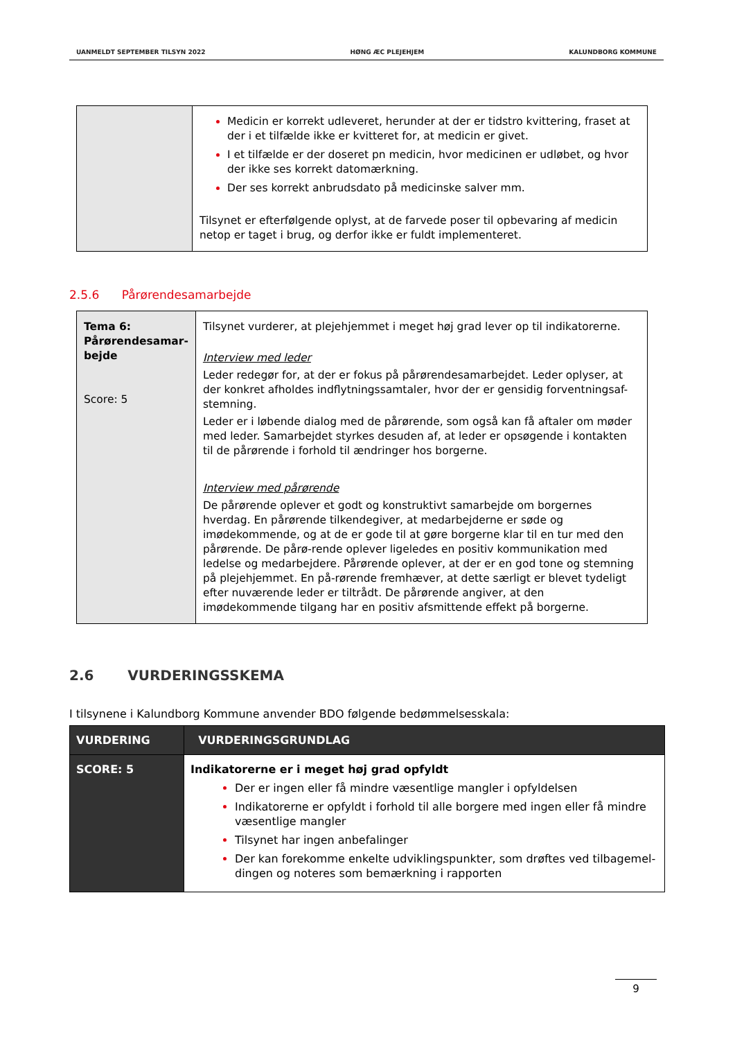UANMELDT SEPTEMBER TILSYN 2022 HØNG ÆC PLEJEHJEM KALUNDBORG KOMMUNE
| | Medicin er korrekt udleveret, herunder at der er tidstro kvittering, fraset at der i et tilfælde ikke er kvitteret for, at medicin er givet. I et tilfælde er der doseret pn medicin, hvor medicinen er udløbet, og hvor der ikke ses korrekt datomærkning. Der ses korrekt anbrudsdato på medicinske salver mm. Tilsynet er efterfølgende oplyst, at de farvede poser til opbevaring af medicin netop er taget i brug, og derfor ikke er fuldt implementeret. |
2.5.6 Pårørendesamarbejde
| Tema 6: Pårørendesamar- bejde Score: 5 | Tilsynet vurderer, at plejehjemmet i meget høj grad lever op til indikatorerne. Interview med leder Leder redegør for, at der er fokus på pårørendesamarbejdet. Leder oplyser, at der konkret afholdes indflytningssamtaler, hvor der er gensidig forventningsaf-stemning. Leder er i løbende dialog med de pårørende, som også kan få aftaler om møder med leder. Samarbejdet styrkes desuden af, at leder er opsøgende i kontakten til de pårørende i forhold til ændringer hos borgerne. Interview med pårørende De pårørende oplever et godt og konstruktivt samarbejde om borgernes hverdag. En pårørende tilkendegiver, at medarbejderne er søde og imødekommende, og at de er gode til at gøre borgerne klar til en tur med den pårørende. De pårø-rende oplever ligeledes en positiv kommunikation med ledelse og medarbejdere. Pårørende oplever, at der er en god tone og stemning på plejehjemmet. En på-rørende fremhæver, at dette særligt er blevet tydeligt efter nuværende leder er tiltrådt. De pårørende angiver, at den imødekommende tilgang har en positiv afsmittende effekt på borgerne. |
2.6 VURDERINGSSKEMA
I tilsynene i Kalundborg Kommune anvender BDO følgende bedømmelsesskala:
| VURDERING | VURDERINGSGRUNDLAG |
| --- | --- |
| SCORE: 5 | Indikatorerne er i meget høj grad opfyldt Der er ingen eller få mindre væsentlige mangler i opfyldelsen Indikatorerne er opfyldt i forhold til alle borgere med ingen eller få mindre væsentlige mangler Tilsynet har ingen anbefalinger Der kan forekomme enkelte udviklingspunkter, som drøftes ved tilbagemel-dingen og noteres som bemærkning i rapporten |
9